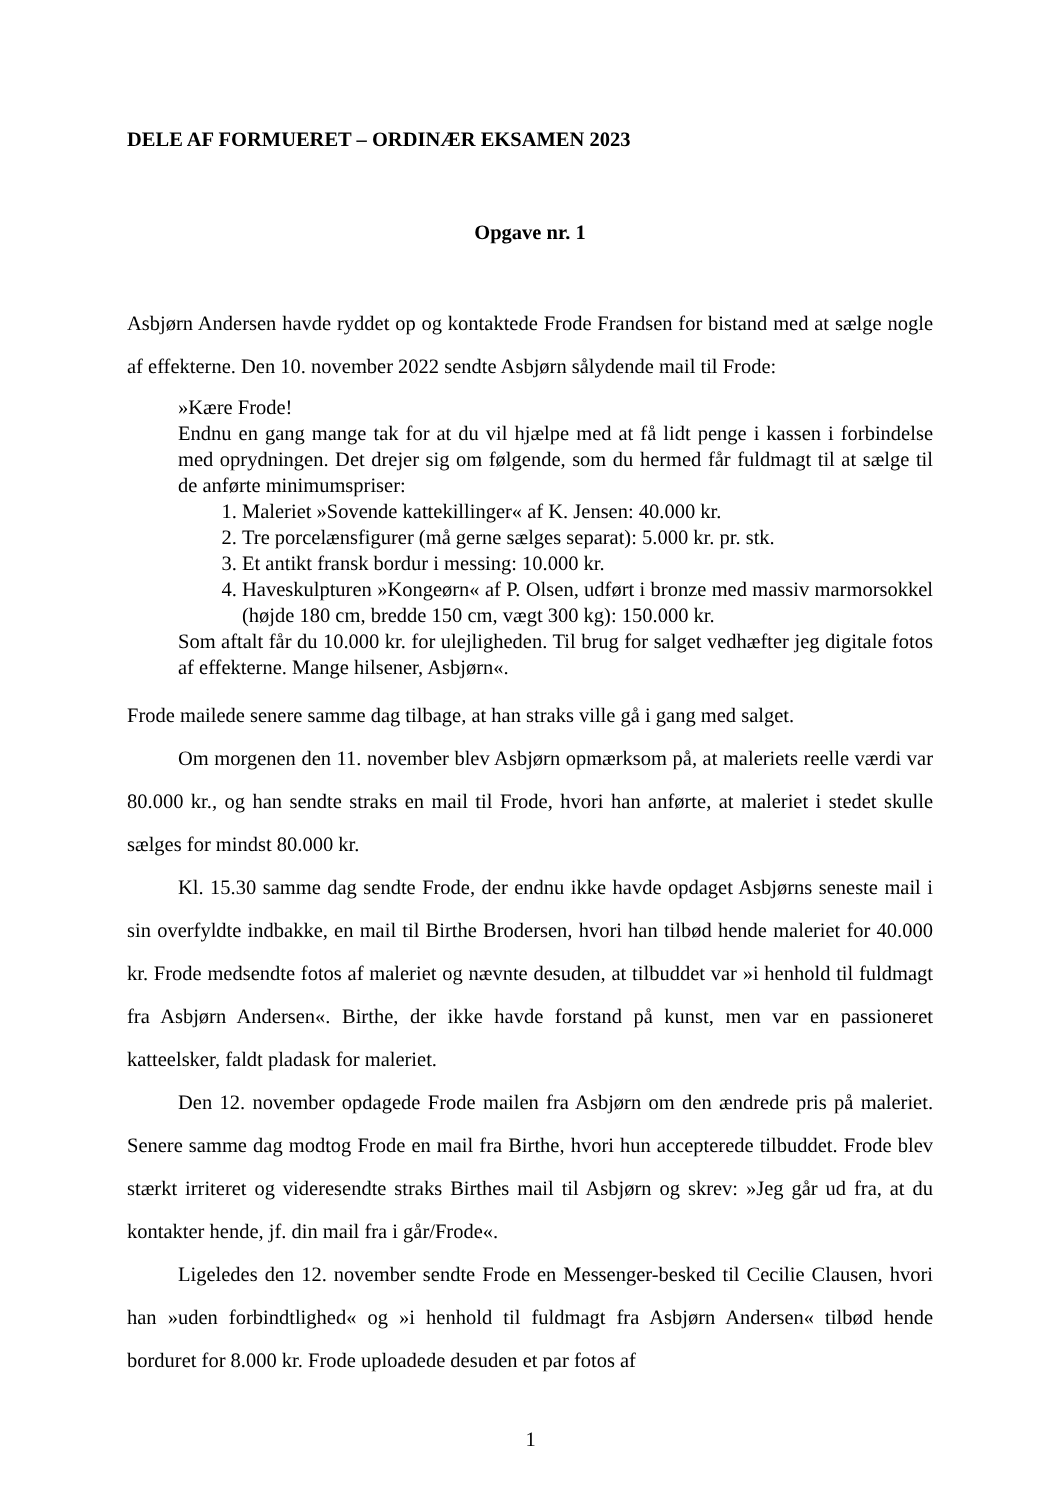DELE AF FORMUERET – ORDINÆR EKSAMEN 2023
Opgave nr. 1
Asbjørn Andersen havde ryddet op og kontaktede Frode Frandsen for bistand med at sælge nogle af effekterne. Den 10. november 2022 sendte Asbjørn sålydende mail til Frode:
»Kære Frode!
Endnu en gang mange tak for at du vil hjælpe med at få lidt penge i kassen i forbindelse med oprydningen. Det drejer sig om følgende, som du hermed får fuldmagt til at sælge til de anførte minimumspriser:
1. Maleriet »Sovende kattekillinger« af K. Jensen: 40.000 kr.
2. Tre porcelænsfigurer (må gerne sælges separat): 5.000 kr. pr. stk.
3. Et antikt fransk bordur i messing: 10.000 kr.
4. Haveskulpturen »Kongeørn« af P. Olsen, udført i bronze med massiv marmorsokkel (højde 180 cm, bredde 150 cm, vægt 300 kg): 150.000 kr.
Som aftalt får du 10.000 kr. for ulejligheden. Til brug for salget vedhæfter jeg digitale fotos af effekterne. Mange hilsener, Asbjørn«.
Frode mailede senere samme dag tilbage, at han straks ville gå i gang med salget.
Om morgenen den 11. november blev Asbjørn opmærksom på, at maleriets reelle værdi var 80.000 kr., og han sendte straks en mail til Frode, hvori han anførte, at maleriet i stedet skulle sælges for mindst 80.000 kr.
Kl. 15.30 samme dag sendte Frode, der endnu ikke havde opdaget Asbjørns seneste mail i sin overfyldte indbakke, en mail til Birthe Brodersen, hvori han tilbød hende maleriet for 40.000 kr. Frode medsendte fotos af maleriet og nævnte desuden, at tilbuddet var »i henhold til fuldmagt fra Asbjørn Andersen«. Birthe, der ikke havde forstand på kunst, men var en passioneret katteelsker, faldt pladask for maleriet.
Den 12. november opdagede Frode mailen fra Asbjørn om den ændrede pris på maleriet. Senere samme dag modtog Frode en mail fra Birthe, hvori hun accepterede tilbuddet. Frode blev stærkt irriteret og videresendte straks Birthes mail til Asbjørn og skrev: »Jeg går ud fra, at du kontakter hende, jf. din mail fra i går/Frode«.
Ligeledes den 12. november sendte Frode en Messenger-besked til Cecilie Clausen, hvori han »uden forbindtlighed« og »i henhold til fuldmagt fra Asbjørn Andersen« tilbød hende borduret for 8.000 kr. Frode uploadede desuden et par fotos af
1